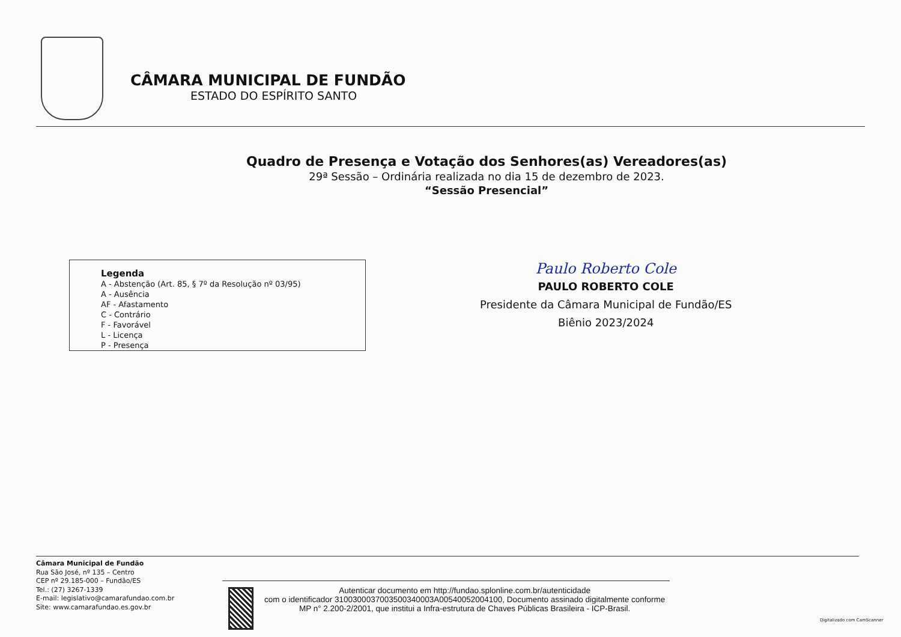CÂMARA MUNICIPAL DE FUNDÃO
ESTADO DO ESPÍRITO SANTO
Quadro de Presença e Votação dos Senhores(as) Vereadores(as)
29ª Sessão – Ordinária realizada no dia 15 de dezembro de 2023.
“Sessão Presencial”
Legenda
A - Abstenção (Art. 85, § 7º da Resolução nº 03/95)
A - Ausência
AF - Afastamento
C - Contrário
F - Favorável
L - Licença
P - Presença
Paulo Roberto Cole
PAULO ROBERTO COLE
Presidente da Câmara Municipal de Fundão/ES
Biênio 2023/2024
Câmara Municipal de Fundão
Rua São José, nº 135 – Centro
CEP nº 29.185-000 – Fundão/ES
Tel.: (27) 3267-1339
E-mail: legislativo@camarafundao.com.br
Site: www.camarafundao.es.gov.br
Autenticar documento em http://fundao.splonline.com.br/autenticidade
com o identificador 3100300037003500340003A00540052004100, Documento assinado digitalmente conforme MP n° 2.200-2/2001, que institui a Infra-estrutura de Chaves Públicas Brasileira - ICP-Brasil.
Digitalizado com CamScanner